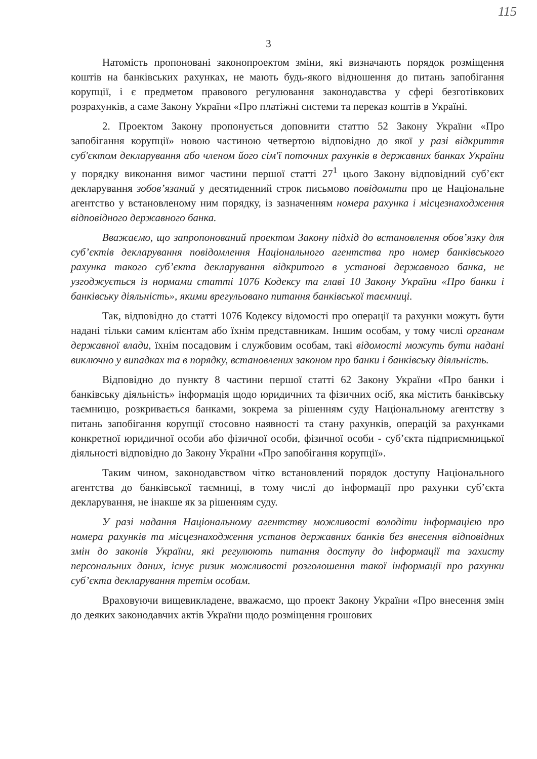115
3
Натомість пропоновані законопроектом зміни, які визначають порядок розміщення коштів на банківських рахунках, не мають будь-якого відношення до питань запобігання корупції, і є предметом правового регулювання законодавства у сфері безготівкових розрахунків, а саме Закону України «Про платіжні системи та переказ коштів в Україні.
2. Проектом Закону пропонується доповнити статтю 52 Закону України «Про запобігання корупції» новою частиною четвертою відповідно до якої у разі відкриття суб'єктом декларування або членом його сім'ї поточних рахунків в державних банках України у порядку виконання вимог частини першої статті 27<sup>1</sup> цього Закону відповідний суб’єкт декларування зобов’язаний у десятиденний строк письмово повідомити про це Національне агентство у встановленому ним порядку, із зазначенням номера рахунка і місцезнаходження відповідного державного банка.
Вважаємо, що запропонований проектом Закону підхід до встановлення обов’язку для суб’єктів декларування повідомлення Національного агентства про номер банківського рахунка такого суб’єкта декларування відкритого в установі державного банка, не узгоджується із нормами статті 1076 Кодексу та главі 10 Закону України «Про банки і банківську діяльність», якими врегульовано питання банківської таємниці.
Так, відповідно до статті 1076 Кодексу відомості про операції та рахунки можуть бути надані тільки самим клієнтам або їхнім представникам. Іншим особам, у тому числі органам державної влади, їхнім посадовим і службовим особам, такі відомості можуть бути надані виключно у випадках та в порядку, встановлених законом про банки і банківську діяльність.
Відповідно до пункту 8 частини першої статті 62 Закону України «Про банки і банківську діяльність» інформація щодо юридичних та фізичних осіб, яка містить банківську таємницю, розкривається банками, зокрема за рішенням суду Національному агентству з питань запобігання корупції стосовно наявності та стану рахунків, операцій за рахунками конкретної юридичної особи або фізичної особи, фізичної особи - суб’єкта підприємницької діяльності відповідно до Закону України «Про запобігання корупції».
Таким чином, законодавством чітко встановлений порядок доступу Національного агентства до банківської таємниці, в тому числі до інформації про рахунки суб’єкта декларування, не інакше як за рішенням суду.
У разі надання Національному агентству можливості володіти інформацією про номера рахунків та місцезнаходження установ державних банків без внесення відповідних змін до законів України, які регулюють питання доступу до інформації та захисту персональних даних, існує ризик можливості розголошення такої інформації про рахунки суб’єкта декларування третім особам.
Враховуючи вищевикладене, вважаємо, що проект Закону України «Про внесення змін до деяких законодавчих актів України щодо розміщення грошових